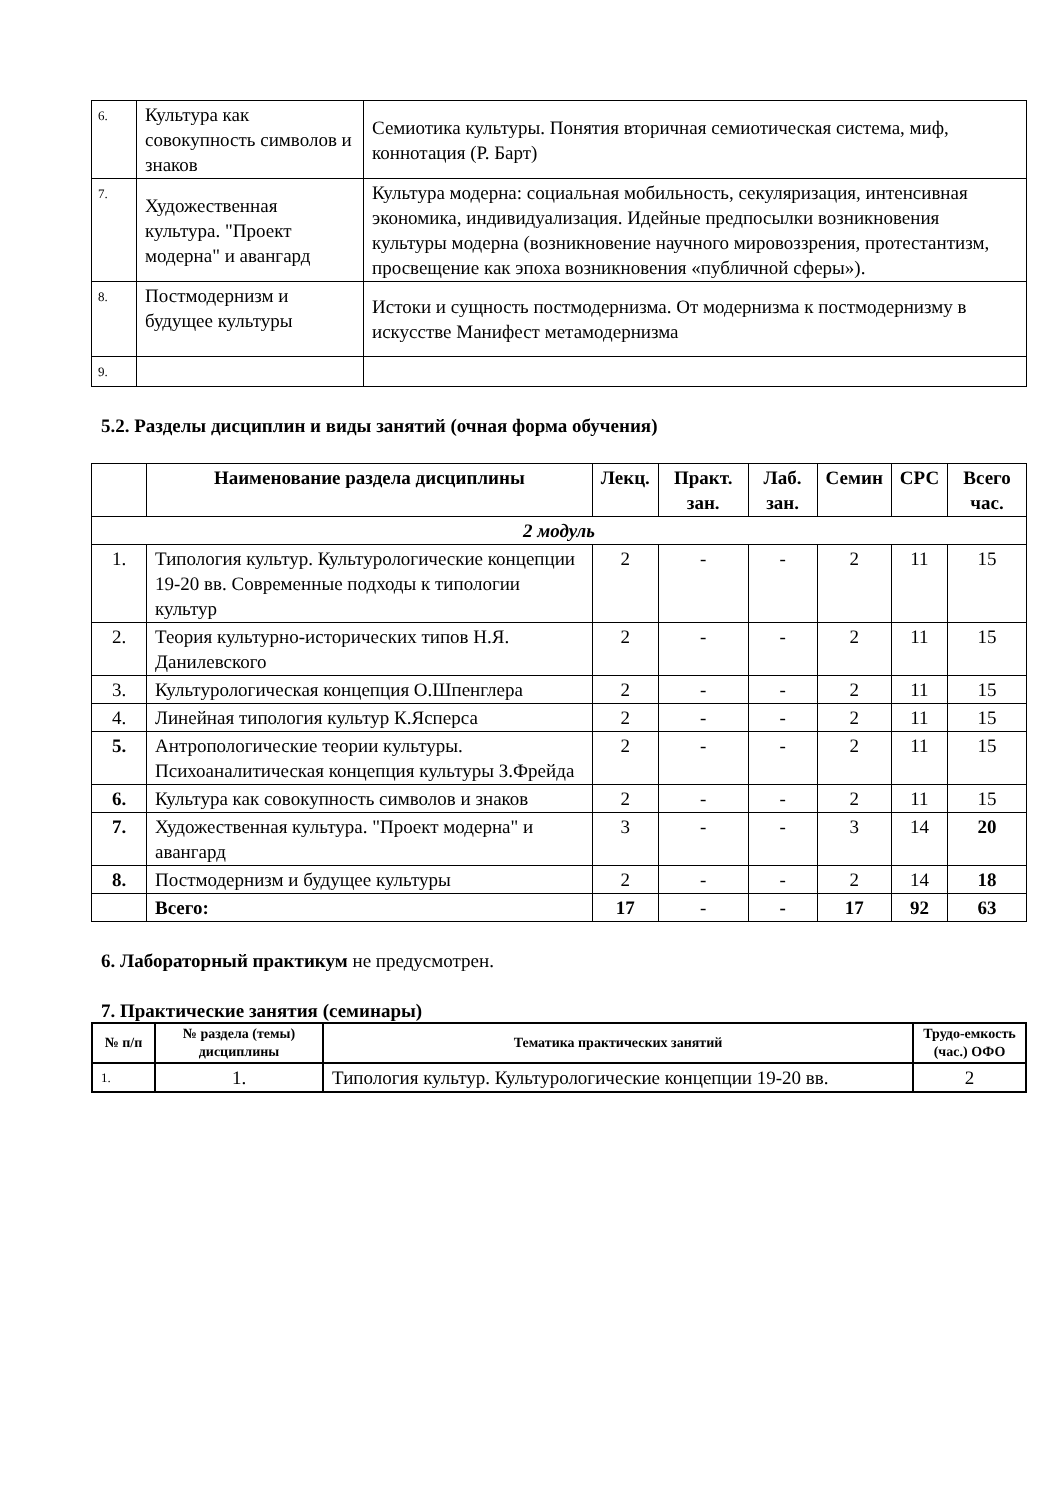| 6. | Культура как совокупность символов и знаков | Семиотика культуры. Понятия вторичная семиотическая система, миф, коннотация (Р. Барт) |
| 7. | Художественная культура. "Проект модерна" и авангард | Культура модерна: социальная мобильность, секуляризация, интенсивная экономика, индивидуализация. Идейные предпосылки возникновения культуры модерна (возникновение научного мировоззрения, протестантизм, просвещение как эпоха возникновения «публичной сферы»). |
| 8. | Постмодернизм и будущее культуры | Истоки и сущность постмодернизма. От модернизма к постмодернизму в искусстве Манифест метамодернизма |
| 9. | | |
5.2. Разделы дисциплин и виды занятий (очная форма обучения)
| | Наименование раздела дисциплины | Лекц. | Практ. зан. | Лаб. зан. | Семин | СРС | Всего час. |
| --- | --- | --- | --- | --- | --- | --- | --- |
| 2 модуль | | | | | | | |
| 1. | Типология культур. Культурологические концепции 19-20 вв. Современные подходы к типологии культур | 2 | - | - | 2 | 11 | 15 |
| 2. | Теория культурно-исторических типов Н.Я. Данилевского | 2 | - | - | 2 | 11 | 15 |
| 3. | Культурологическая концепция О.Шпенглера | 2 | - | - | 2 | 11 | 15 |
| 4. | Линейная типология культур К.Ясперса | 2 | - | - | 2 | 11 | 15 |
| 5. | Антропологические теории культуры. Психоаналитическая концепция культуры З.Фрейда | 2 | - | - | 2 | 11 | 15 |
| 6. | Культура как совокупность символов и знаков | 2 | - | - | 2 | 11 | 15 |
| 7. | Художественная культура. "Проект модерна" и авангард | 3 | - | - | 3 | 14 | 20 |
| 8. | Постмодернизм и будущее культуры | 2 | - | - | 2 | 14 | 18 |
| | Всего: | 17 | - | - | 17 | 92 | 63 |
6. Лабораторный практикум не предусмотрен.
7. Практические занятия (семинары)
| № п/п | № раздела (темы) дисциплины | Тематика практических занятий | Трудо-емкость (час.) ОФО |
| --- | --- | --- | --- |
| 1. | 1. | Типология культур. Культурологические концепции 19-20 вв. | 2 |